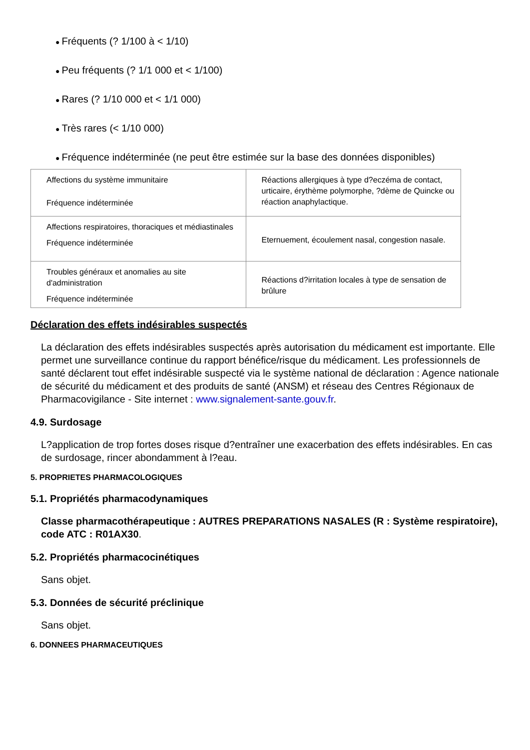● Fréquents (? 1/100 à < 1/10)
● Peu fréquents (? 1/1 000 et < 1/100)
● Rares (? 1/10 000 et < 1/1 000)
● Très rares (< 1/10 000)
● Fréquence indéterminée (ne peut être estimée sur la base des données disponibles)
| Affections du système immunitaire Fréquence indéterminée | Réactions allergiques à type d?eczéma de contact, urticaire, érythème polymorphe, ?dème de Quincke ou réaction anaphylactique. |
| Affections respiratoires, thoraciques et médiastinales Fréquence indéterminée | Eternuement, écoulement nasal, congestion nasale. |
| Troubles généraux et anomalies au site d'administration Fréquence indéterminée | Réactions d?irritation locales à type de sensation de brûlure |
Déclaration des effets indésirables suspectés
La déclaration des effets indésirables suspectés après autorisation du médicament est importante. Elle permet une surveillance continue du rapport bénéfice/risque du médicament. Les professionnels de santé déclarent tout effet indésirable suspecté via le système national de déclaration : Agence nationale de sécurité du médicament et des produits de santé (ANSM) et réseau des Centres Régionaux de Pharmacovigilance - Site internet : www.signalement-sante.gouv.fr.
4.9. Surdosage
L?application de trop fortes doses risque d?entraîner une exacerbation des effets indésirables. En cas de surdosage, rincer abondamment à l?eau.
5. PROPRIETES PHARMACOLOGIQUES
5.1. Propriétés pharmacodynamiques
Classe pharmacothérapeutique : AUTRES PREPARATIONS NASALES (R : Système respiratoire), code ATC : R01AX30.
5.2. Propriétés pharmacocinétiques
Sans objet.
5.3. Données de sécurité préclinique
Sans objet.
6. DONNEES PHARMACEUTIQUES